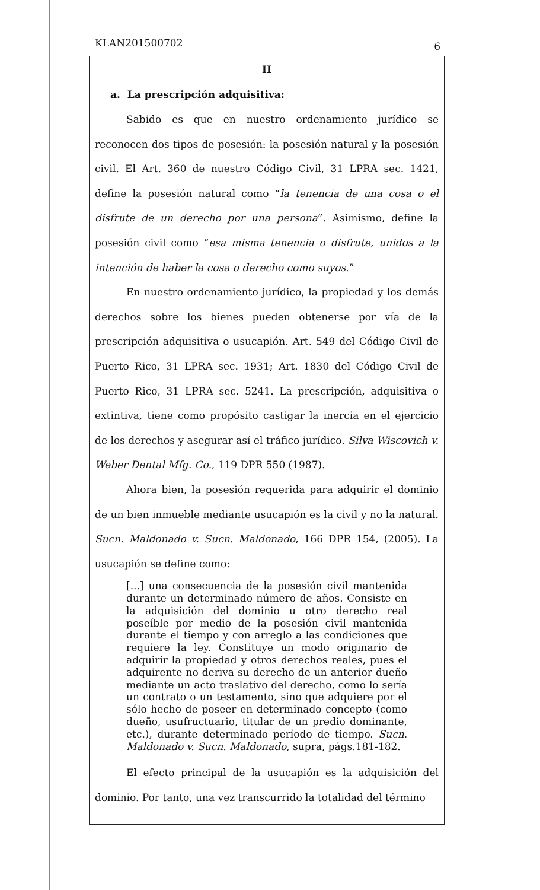KLAN201500702 6
II
a. La prescripción adquisitiva:
Sabido es que en nuestro ordenamiento jurídico se reconocen dos tipos de posesión: la posesión natural y la posesión civil. El Art. 360 de nuestro Código Civil, 31 LPRA sec. 1421, define la posesión natural como “la tenencia de una cosa o el disfrute de un derecho por una persona”. Asimismo, define la posesión civil como “esa misma tenencia o disfrute, unidos a la intención de haber la cosa o derecho como suyos.”
En nuestro ordenamiento jurídico, la propiedad y los demás derechos sobre los bienes pueden obtenerse por vía de la prescripción adquisitiva o usucapión. Art. 549 del Código Civil de Puerto Rico, 31 LPRA sec. 1931; Art. 1830 del Código Civil de Puerto Rico, 31 LPRA sec. 5241. La prescripción, adquisitiva o extintiva, tiene como propósito castigar la inercia en el ejercicio de los derechos y asegurar así el tráfico jurídico. Silva Wiscovich v. Weber Dental Mfg. Co., 119 DPR 550 (1987).
Ahora bien, la posesión requerida para adquirir el dominio de un bien inmueble mediante usucapión es la civil y no la natural. Sucn. Maldonado v. Sucn. Maldonado, 166 DPR 154, (2005). La usucapión se define como:
[...] una consecuencia de la posesión civil mantenida durante un determinado número de años. Consiste en la adquisición del dominio u otro derecho real poseíble por medio de la posesión civil mantenida durante el tiempo y con arreglo a las condiciones que requiere la ley. Constituye un modo originario de adquirir la propiedad y otros derechos reales, pues el adquirente no deriva su derecho de un anterior dueño mediante un acto traslativo del derecho, como lo sería un contrato o un testamento, sino que adquiere por el sólo hecho de poseer en determinado concepto (como dueño, usufructuario, titular de un predio dominante, etc.), durante determinado período de tiempo. Sucn. Maldonado v. Sucn. Maldonado, supra, págs.181-182.
El efecto principal de la usucapión es la adquisición del dominio. Por tanto, una vez transcurrido la totalidad del término